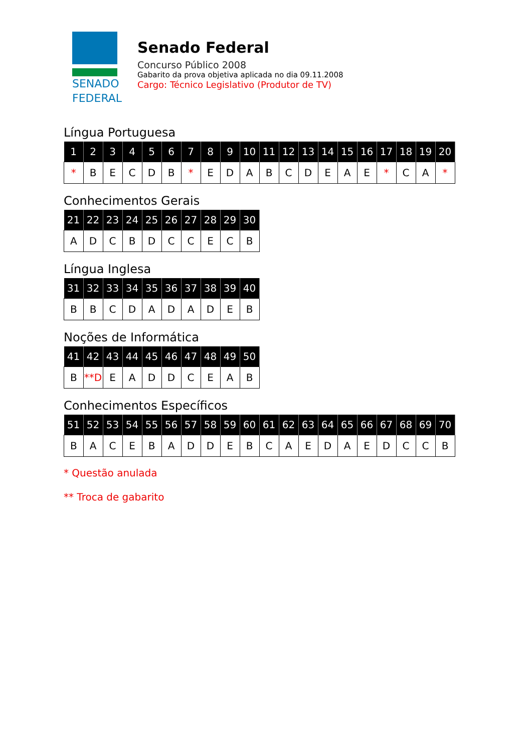SENADO
FEDERAL
Senado Federal
Concurso Público 2008
Gabarito da prova objetiva aplicada no dia 09.11.2008
Cargo: Técnico Legislativo (Produtor de TV)
Língua Portuguesa
| 1 | 2 | 3 | 4 | 5 | 6 | 7 | 8 | 9 | 10 | 11 | 12 | 13 | 14 | 15 | 16 | 17 | 18 | 19 | 20 |
| --- | --- | --- | --- | --- | --- | --- | --- | --- | --- | --- | --- | --- | --- | --- | --- | --- | --- | --- | --- |
| * | B | E | C | D | B | * | E | D | A | B | C | D | E | A | E | * | C | A | * |
Conhecimentos Gerais
| 21 | 22 | 23 | 24 | 25 | 26 | 27 | 28 | 29 | 30 |
| --- | --- | --- | --- | --- | --- | --- | --- | --- | --- |
| A | D | C | B | D | C | C | E | C | B |
Língua Inglesa
| 31 | 32 | 33 | 34 | 35 | 36 | 37 | 38 | 39 | 40 |
| --- | --- | --- | --- | --- | --- | --- | --- | --- | --- |
| B | B | C | D | A | D | A | D | E | B |
Noções de Informática
| 41 | 42 | 43 | 44 | 45 | 46 | 47 | 48 | 49 | 50 |
| --- | --- | --- | --- | --- | --- | --- | --- | --- | --- |
| B | **D | E | A | D | D | C | E | A | B |
Conhecimentos Específicos
| 51 | 52 | 53 | 54 | 55 | 56 | 57 | 58 | 59 | 60 | 61 | 62 | 63 | 64 | 65 | 66 | 67 | 68 | 69 | 70 |
| --- | --- | --- | --- | --- | --- | --- | --- | --- | --- | --- | --- | --- | --- | --- | --- | --- | --- | --- | --- |
| B | A | C | E | B | A | D | D | E | B | C | A | E | D | A | E | D | C | C | B |
* Questão anulada
** Troca de gabarito